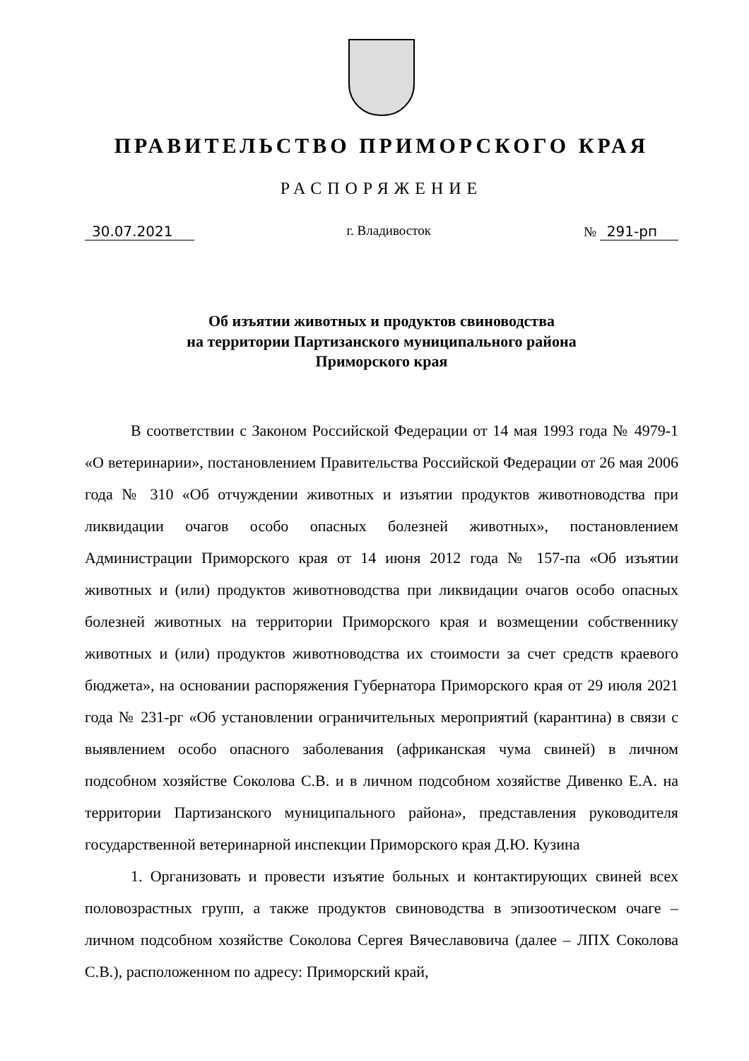ПРАВИТЕЛЬСТВО ПРИМОРСКОГО КРАЯ
РАСПОРЯЖЕНИЕ
30.07.2021 г. Владивосток № 291-рп
Об изъятии животных и продуктов свиноводства
на территории Партизанского муниципального района
Приморского края
В соответствии с Законом Российской Федерации от 14 мая 1993 года № 4979-1 «О ветеринарии», постановлением Правительства Российской Федерации от 26 мая 2006 года № 310 «Об отчуждении животных и изъятии продуктов животноводства при ликвидации очагов особо опасных болезней животных», постановлением Администрации Приморского края от 14 июня 2012 года № 157-па «Об изъятии животных и (или) продуктов животноводства при ликвидации очагов особо опасных болезней животных на территории Приморского края и возмещении собственнику животных и (или) продуктов животноводства их стоимости за счет средств краевого бюджета», на основании распоряжения Губернатора Приморского края от 29 июля 2021 года № 231-рг «Об установлении ограничительных мероприятий (карантина) в связи с выявлением особо опасного заболевания (африканская чума свиней) в личном подсобном хозяйстве Соколова С.В. и в личном подсобном хозяйстве Дивенко Е.А. на территории Партизанского муниципального района», представления руководителя государственной ветеринарной инспекции Приморского края Д.Ю. Кузина
1. Организовать и провести изъятие больных и контактирующих свиней всех половозрастных групп, а также продуктов свиноводства в эпизоотическом очаге – личном подсобном хозяйстве Соколова Сергея Вячеславовича (далее – ЛПХ Соколова С.В.), расположенном по адресу: Приморский край,